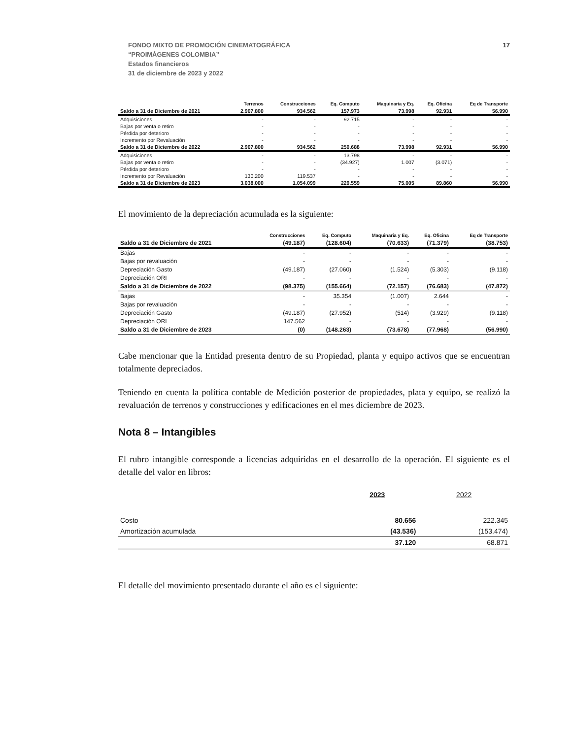FONDO MIXTO DE PROMOCIÓN CINEMATOGRÁFICA
“PROIMÁGENES COLOMBIA”
Estados financieros
31 de diciembre de 2023 y 2022
17
| | Terrenos | Construcciones | Eq. Computo | Maquinaria y Eq. | Eq. Oficina | Eq de Transporte |
| --- | --- | --- | --- | --- | --- | --- |
| Saldo a 31 de Diciembre de 2021 | 2.907.800 | 934.562 | 157.973 | 73.998 | 92.931 | 56.990 |
| Adquisiciones | - | - | 92.715 | - | - | - |
| Bajas por venta o retiro | - | - | - | - | - | - |
| Pérdida por deterioro | - | - | - | - | - | - |
| Incremento por Revaluación | - | - | - | - | - | - |
| Saldo a 31 de Diciembre de 2022 | 2.907.800 | 934.562 | 250.688 | 73.998 | 92.931 | 56.990 |
| Adquisiciones | - | - | 13.798 | - | - | - |
| Bajas por venta o retiro | - | - | (34.927) | 1.007 | (3.071) | - |
| Pérdida por deterioro | - | - | - | - | - | - |
| Incremento por Revaluación | 130.200 | 119.537 | - | - | - | - |
| Saldo a 31 de Diciembre de 2023 | 3.038.000 | 1.054.099 | 229.559 | 75.005 | 89.860 | 56.990 |
El movimiento de la depreciación acumulada es la siguiente:
| | Construcciones | Eq. Computo | Maquinaria y Eq. | Eq. Oficina | Eq de Transporte |
| --- | --- | --- | --- | --- | --- |
| Saldo a 31 de Diciembre de 2021 | (49.187) | (128.604) | (70.633) | (71.379) | (38.753) |
| Bajas | - | - | - | - | - |
| Bajas por revaluación | - | - | - | - | - |
| Depreciación Gasto | (49.187) | (27.060) | (1.524) | (5.303) | (9.118) |
| Depreciación ORI | - | - | - | - | - |
| Saldo a 31 de Diciembre de 2022 | (98.375) | (155.664) | (72.157) | (76.683) | (47.872) |
| Bajas | - | 35.354 | (1.007) | 2.644 | - |
| Bajas por revaluación | - | - | - | - | - |
| Depreciación Gasto | (49.187) | (27.952) | (514) | (3.929) | (9.118) |
| Depreciación ORI | 147.562 | - | - | - | - |
| Saldo a 31 de Diciembre de 2023 | (0) | (148.263) | (73.678) | (77.968) | (56.990) |
Cabe mencionar que la Entidad presenta dentro de su Propiedad, planta y equipo activos que se encuentran totalmente depreciados.
Teniendo en cuenta la política contable de Medición posterior de propiedades, plata y equipo, se realizó la revaluación de terrenos y construcciones y edificaciones en el mes diciembre de 2023.
Nota 8 – Intangibles
El rubro intangible corresponde a licencias adquiridas en el desarrollo de la operación. El siguiente es el detalle del valor en libros:
| | 2023 | 2022 |
| Costo | 80.656 | 222.345 |
| Amortización acumulada | (43.536) | (153.474) |
| | 37.120 | 68.871 |
El detalle del movimiento presentado durante el año es el siguiente: